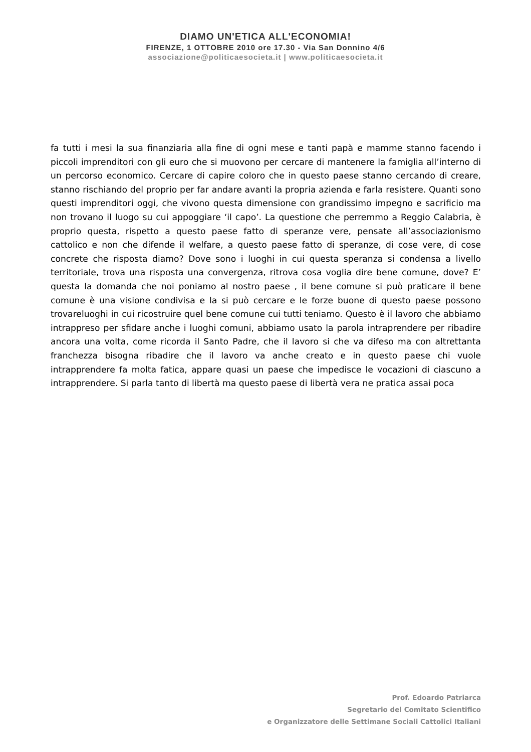DIAMO UN'ETICA ALL'ECONOMIA!
FIRENZE, 1 OTTOBRE 2010 ore 17.30 - Via San Donnino 4/6
associazione@politicaesocieta.it | www.politicaesocieta.it
fa tutti i mesi la sua finanziaria alla fine di ogni mese e tanti papà e mamme stanno facendo i piccoli imprenditori con gli euro che si muovono per cercare di mantenere la famiglia all’interno di un percorso economico. Cercare di capire coloro che in questo paese stanno cercando di creare, stanno rischiando del proprio per far andare avanti la propria azienda e farla resistere. Quanti sono questi imprenditori oggi, che vivono questa dimensione con grandissimo impegno e sacrificio ma non trovano il luogo su cui appoggiare ‘il capo’. La questione che perremmo a Reggio Calabria, è proprio questa, rispetto a questo paese fatto di speranze vere, pensate all’associazionismo cattolico e non che difende il welfare, a questo paese fatto di speranze, di cose vere, di cose concrete che risposta diamo? Dove sono i luoghi in cui questa speranza si condensa a livello territoriale, trova una risposta una convergenza, ritrova cosa voglia dire bene comune, dove? E’ questa la domanda che noi poniamo al nostro paese , il bene comune si può praticare il bene comune è una visione condivisa e la si può cercare e le forze buone di questo paese possono trovareluoghi in cui ricostruire quel bene comune cui tutti teniamo. Questo è il lavoro che abbiamo intrappreso per sfidare anche i luoghi comuni, abbiamo usato la parola intraprendere per ribadire ancora una volta, come ricorda il Santo Padre, che il lavoro si che va difeso ma con altrettanta franchezza bisogna ribadire che il lavoro va anche creato e in questo paese chi vuole intrapprendere fa molta fatica, appare quasi un paese che impedisce le vocazioni di ciascuno a intrapprendere. Si parla tanto di libertà ma questo paese di libertà vera ne pratica assai poca
Prof. Edoardo Patriarca
Segretario del Comitato Scientifico
e Organizzatore delle Settimane Sociali Cattolici Italiani